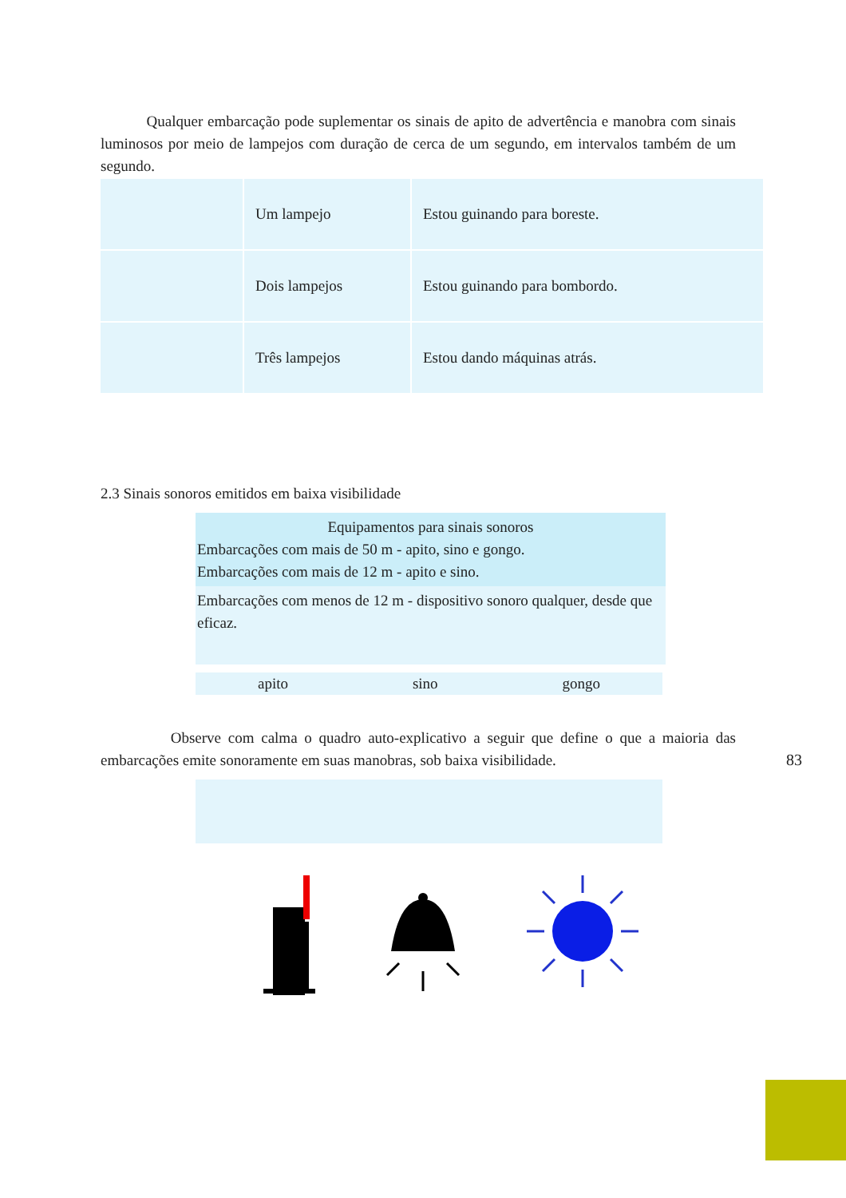Qualquer embarcação pode suplementar os sinais de apito de advertência e manobra com sinais luminosos por meio de lampejos com duração de cerca de um segundo, em intervalos também de um segundo.
| | Um lampejo | Estou guinando para boreste. |
| | Dois lampejos | Estou guinando para bombordo. |
| | Três lampejos | Estou dando máquinas atrás. |
2.3 Sinais sonoros emitidos em baixa visibilidade
Equipamentos para sinais sonoros
Embarcações com mais de 50 m - apito, sino e gongo.
Embarcações com mais de 12 m - apito e sino.
Embarcações com menos de 12 m - dispositivo sonoro qualquer, desde que eficaz.
apito sino gongo
Observe com calma o quadro auto-explicativo a seguir que define o que a maioria das embarcações emite sonoramente em suas manobras, sob baixa visibilidade.
83